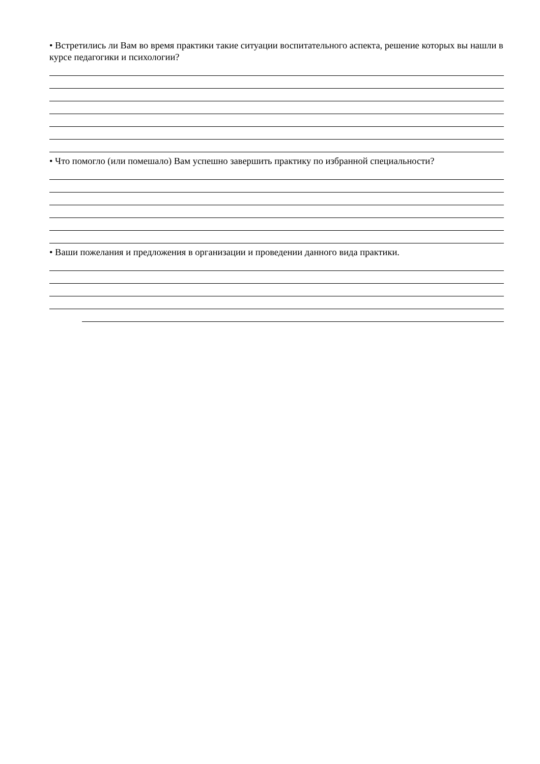• Встретились ли Вам во время практики такие ситуации воспитательного аспекта, решение которых вы нашли в курсе педагогики и психологии?
• Что помогло (или помешало) Вам успешно завершить практику по избранной специальности?
• Ваши пожелания и предложения в организации и проведении данного вида практики.